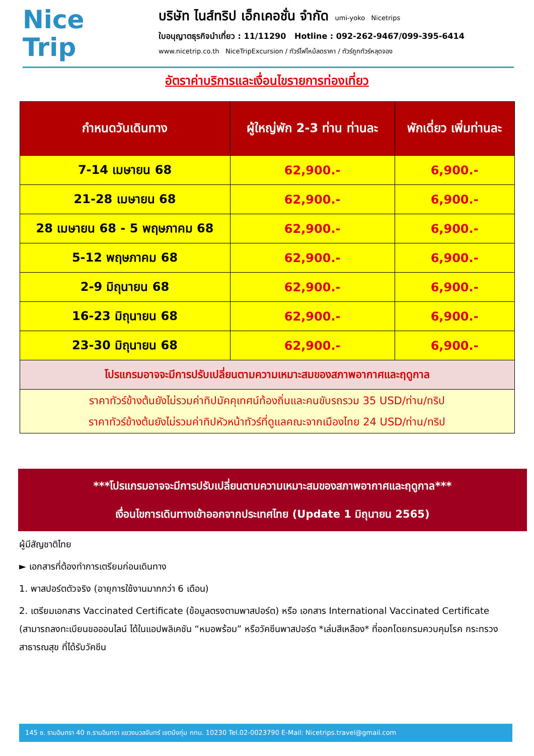Nice
Trip
บริษัท ไนส์ทริป เอ็กเคอชั่น จำกัด umi-yoko Nicetrips
ใบอนุญาตธุรกิจนำเที่ยว : 11/11290 Hotline : 092-262-9467/099-395-6414
www.nicetrip.co.th NiceTripExcursion / ทัวร์ไฟไหม้ลดราคา / ทัวร์ถูกทัวร์หลุดจอง
อัตราค่าบริการและเงื่อนไขรายการท่องเที่ยว
| กำหนดวันเดินทาง | ผู้ใหญ่พัก 2-3 ท่าน ท่านละ | พักเดี่ยว เพิ่มท่านละ |
| --- | --- | --- |
| 7-14 เมษายน 68 | 62,900.- | 6,900.- |
| 21-28 เมษายน 68 | 62,900.- | 6,900.- |
| 28 เมษายน 68 - 5 พฤษภาคม 68 | 62,900.- | 6,900.- |
| 5-12 พฤษภาคม 68 | 62,900.- | 6,900.- |
| 2-9 มิถุนายน 68 | 62,900.- | 6,900.- |
| 16-23 มิถุนายน 68 | 62,900.- | 6,900.- |
| 23-30 มิถุนายน 68 | 62,900.- | 6,900.- |
| โปรแกรมอาจจะมีการปรับเปลี่ยนตามความเหมาะสมของสภาพอากาศและฤดูกาล | | |
| ราคาทัวร์ข้างต้นยังไม่รวมค่าทิปมัคคุเทศน์ท้องถิ่นและคนขับรถรวม 35 USD/ท่าน/ทริป ราคาทัวร์ข้างต้นยังไม่รวมค่าทิปหัวหน้าทัวร์ที่ดูแลคณะจากเมืองไทย 24 USD/ท่าน/ทริป | | |
***โปรแกรมอาจจะมีการปรับเปลี่ยนตามความเหมาะสมของสภาพอากาศและฤดูกาล***
เงื่อนไขการเดินทางเข้าออกจากประเทศไทย (Update 1 มิถุนายน 2565)
ผู้มีสัญชาติไทย
► เอกสารที่ต้องทำการเตรียมก่อนเดินทาง
1. พาสปอร์ตตัวจริง (อายุการใช้งานมากกว่า 6 เดือน)
2. เตรียมเอกสาร Vaccinated Certificate (ข้อมูลตรงตามพาสปอร์ต) หรือ เอกสาร International Vaccinated Certificate (สามารถลงทะเบียนขอออนไลน์ ได้ในแอปพลิเคชัน “หมอพร้อม” หรือวัคซีนพาสปอร์ต *เล่มสีเหลือง* ที่ออกโดยกรมควบคุมโรค กระทรวงสาธารณสุข ที่ได้รับวัคซีน
145 ซ. รามอินทรา 40 ถ.รามอินทรา แขวงนวลจันทร์ เขตบึงกุ่ม กทม. 10230 Tel.02-0023790 E-Mail: Nicetrips.travel@gmail.com